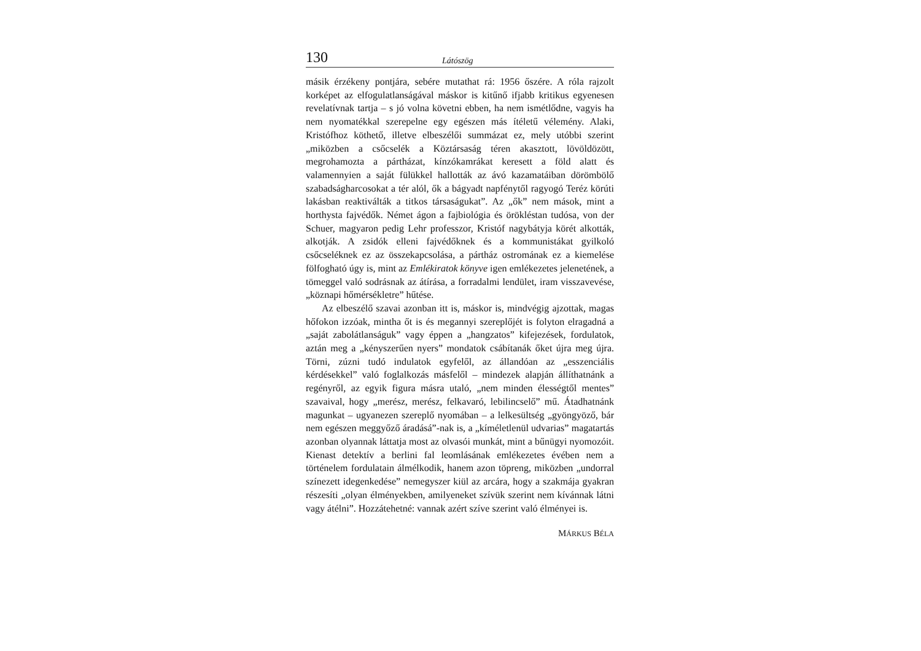130 Látószög
másik érzékeny pontjára, sebére mutathat rá: 1956 őszére. A róla rajzolt korképet az elfogulatlanságával máskor is kitűnő ifjabb kritikus egyenesen revelatívnak tartja – s jó volna követni ebben, ha nem ismétlődne, vagyis ha nem nyomatékkal szerepelne egy egészen más ítéletű vélemény. Alaki, Kristófhoz köthető, illetve elbeszélői summázat ez, mely utóbbi szerint „miközben a csőcselék a Köztársaság téren akasztott, lövöldözött, megrohamozta a pártházat, kínzókamrákat keresett a föld alatt és valamennyien a saját fülükkel hallották az ávó kazamatáiban dörömbölő szabadságharcosokat a tér alól, ők a bágyadt napfénytől ragyogó Teréz körúti lakásban reaktiválták a titkos társaságukat”. Az „ők” nem mások, mint a horthysta fajvédők. Német ágon a fajbiológia és örökléstan tudósa, von der Schuer, magyaron pedig Lehr professzor, Kristóf nagybátyja körét alkották, alkotják. A zsidók elleni fajvédőknek és a kommunistákat gyilkoló csőcseléknek ez az összekapcsolása, a pártház ostromának ez a kiemelése fölfogható úgy is, mint az Emlékiratok könyve igen emlékezetes jelenetének, a tömeggel való sodrásnak az átírása, a forradalmi lendület, iram visszavevése, „köznapi hőmérsékletre” hűtése.
Az elbeszélő szavai azonban itt is, máskor is, mindvégig ajzottak, magas hőfokon izzóak, mintha őt is és megannyi szereplőjét is folyton elragadná a „saját zabolátlanságuk” vagy éppen a „hangzatos” kifejezések, fordulatok, aztán meg a „kényszerűen nyers” mondatok csábítanák őket újra meg újra. Törni, zúzni tudó indulatok egyfelől, az állandóan az „esszenciális kérdésekkel” való foglalkozás másfelől – mindezek alapján állíthatnánk a regényről, az egyik figura másra utaló, „nem minden élességtől mentes” szavaival, hogy „merész, merész, felkavaró, lebilincselő” mű. Átadhatnánk magunkat – ugyanezen szereplő nyomában – a lelkesültség „gyöngyöző, bár nem egészen meggyőző áradásá”-nak is, a „kíméletlenül udvarias” magatartás azonban olyannak láttatja most az olvasói munkát, mint a bűnügyi nyomozóit. Kienast detektív a berlini fal leomlásának emlékezetes évében nem a történelem fordulatain álmélkodik, hanem azon töpreng, miközben „undorral színezett idegenkedése” nemegyszer kiül az arcára, hogy a szakmája gyakran részesíti „olyan élményekben, amilyeneket szívük szerint nem kívánnak látni vagy átélni”. Hozzátehetné: vannak azért szíve szerint való élményei is.
MÁRKUS BÉLA